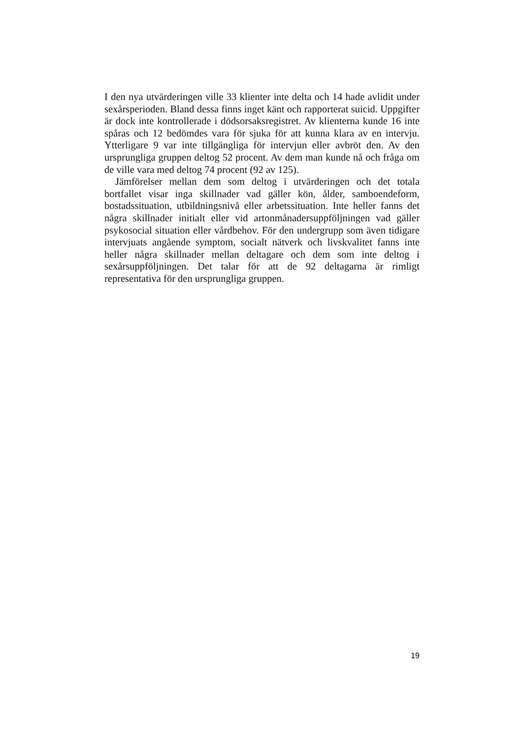I den nya utvärderingen ville 33 klienter inte delta och 14 hade avlidit under sexårsperioden. Bland dessa finns inget känt och rapporterat suicid. Uppgifter är dock inte kontrollerade i dödsorsaksregistret. Av klienterna kunde 16 inte spåras och 12 bedömdes vara för sjuka för att kunna klara av en intervju. Ytterligare 9 var inte tillgängliga för intervjun eller avbröt den. Av den ursprungliga gruppen deltog 52 procent. Av dem man kunde nå och fråga om de ville vara med deltog 74 procent (92 av 125).
Jämförelser mellan dem som deltog i utvärderingen och det totala bortfallet visar inga skillnader vad gäller kön, ålder, samboendeform, bostadssituation, utbildningsnivå eller arbetssituation. Inte heller fanns det några skillnader initialt eller vid artonmånadersuppföljningen vad gäller psykosocial situation eller vårdbehov. För den undergrupp som även tidigare intervjuats angående symptom, socialt nätverk och livskvalitet fanns inte heller några skillnader mellan deltagare och dem som inte deltog i sexårsuppföljningen. Det talar för att de 92 deltagarna är rimligt representativa för den ursprungliga gruppen.
19